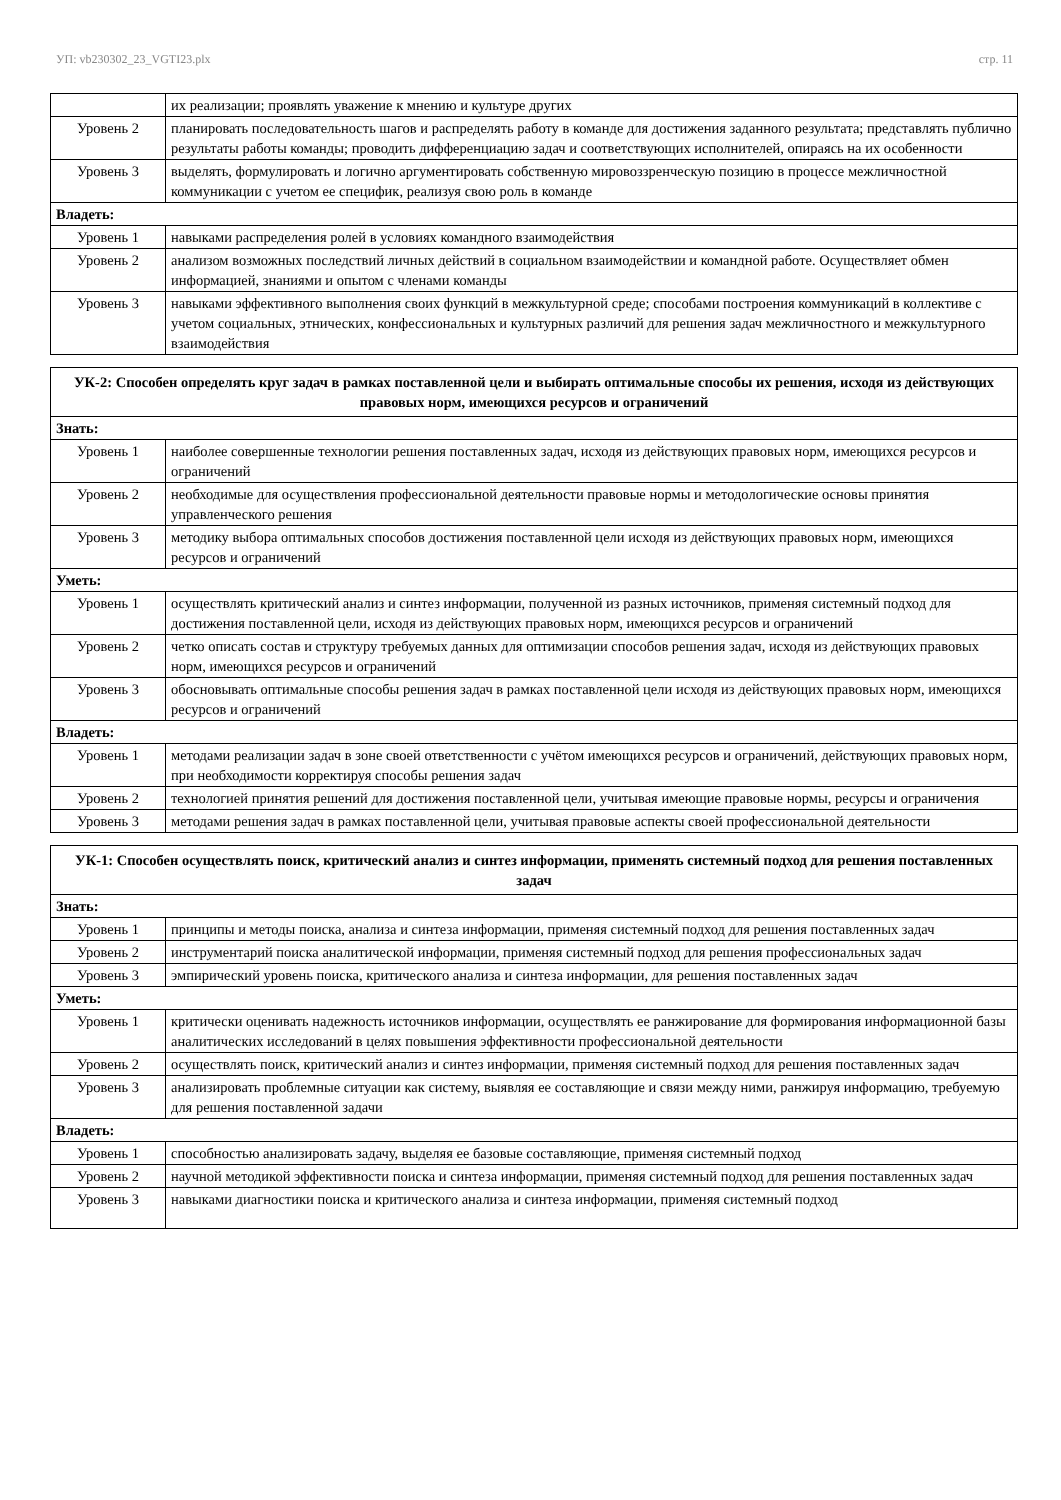УП: vb230302_23_VGTI23.plx стр. 11
| | их реализации; проявлять уважение к мнению и культуре других |
| Уровень 2 | планировать последовательность шагов и распределять работу в команде для достижения заданного результата; представлять публично результаты работы команды; проводить дифференциацию задач и соответствующих исполнителей, опираясь на их особенности |
| Уровень 3 | выделять, формулировать и логично аргументировать собственную мировоззренческую позицию в процессе межличностной коммуникации с учетом ее специфик, реализуя свою роль в команде |
| Владеть: | |
| Уровень 1 | навыками распределения ролей в условиях командного взаимодействия |
| Уровень 2 | анализом возможных последствий личных действий в социальном взаимодействии и командной работе. Осуществляет обмен информацией, знаниями и опытом с членами команды |
| Уровень 3 | навыками эффективного выполнения своих функций в межкультурной среде; способами построения коммуникаций в коллективе с учетом социальных, этнических, конфессиональных и культурных различий для решения задач межличностного и межкультурного взаимодействия |
| УК-2: Способен определять круг задач в рамках поставленной цели и выбирать оптимальные способы их решения, исходя из действующих правовых норм, имеющихся ресурсов и ограничений | |
| Знать: | |
| Уровень 1 | наиболее совершенные технологии решения поставленных задач, исходя из действующих правовых норм, имеющихся ресурсов и ограничений |
| Уровень 2 | необходимые для осуществления профессиональной деятельности правовые нормы и методологические основы принятия управленческого решения |
| Уровень 3 | методику выбора оптимальных способов достижения поставленной цели исходя из действующих правовых норм, имеющихся ресурсов и ограничений |
| Уметь: | |
| Уровень 1 | осуществлять критический анализ и синтез информации, полученной из разных источников, применяя системный подход для достижения поставленной цели, исходя из действующих правовых норм, имеющихся ресурсов и ограничений |
| Уровень 2 | четко описать состав и структуру требуемых данных для оптимизации способов решения задач, исходя из действующих правовых норм, имеющихся ресурсов и ограничений |
| Уровень 3 | обосновывать оптимальные способы решения задач в рамках поставленной цели исходя из действующих правовых норм, имеющихся ресурсов и ограничений |
| Владеть: | |
| Уровень 1 | методами реализации задач в зоне своей ответственности с учётом имеющихся ресурсов и ограничений, действующих правовых норм, при необходимости корректируя способы решения задач |
| Уровень 2 | технологией принятия решений для достижения поставленной цели, учитывая имеющие правовые нормы, ресурсы и ограничения |
| Уровень 3 | методами решения задач в рамках поставленной цели, учитывая правовые аспекты своей профессиональной деятельности |
| УК-1: Способен осуществлять поиск, критический анализ и синтез информации, применять системный подход для решения поставленных задач | |
| Знать: | |
| Уровень 1 | принципы и методы поиска, анализа и синтеза информации, применяя системный подход для решения поставленных задач |
| Уровень 2 | инструментарий поиска аналитической информации, применяя системный подход для решения профессиональных задач |
| Уровень 3 | эмпирический уровень поиска, критического анализа и синтеза информации, для решения поставленных задач |
| Уметь: | |
| Уровень 1 | критически оценивать надежность источников информации, осуществлять ее ранжирование для формирования информационной базы аналитических исследований в целях повышения эффективности профессиональной деятельности |
| Уровень 2 | осуществлять поиск, критический анализ и синтез информации, применяя системный подход для решения поставленных задач |
| Уровень 3 | анализировать проблемные ситуации как систему, выявляя ее составляющие и связи между ними, ранжируя информацию, требуемую для решения поставленной задачи |
| Владеть: | |
| Уровень 1 | способностью анализировать задачу, выделяя ее базовые составляющие, применяя системный подход |
| Уровень 2 | научной методикой эффективности поиска и синтеза информации, применяя системный подход для решения поставленных задач |
| Уровень 3 | навыками диагностики поиска и критического анализа и синтеза информации, применяя системный подход |